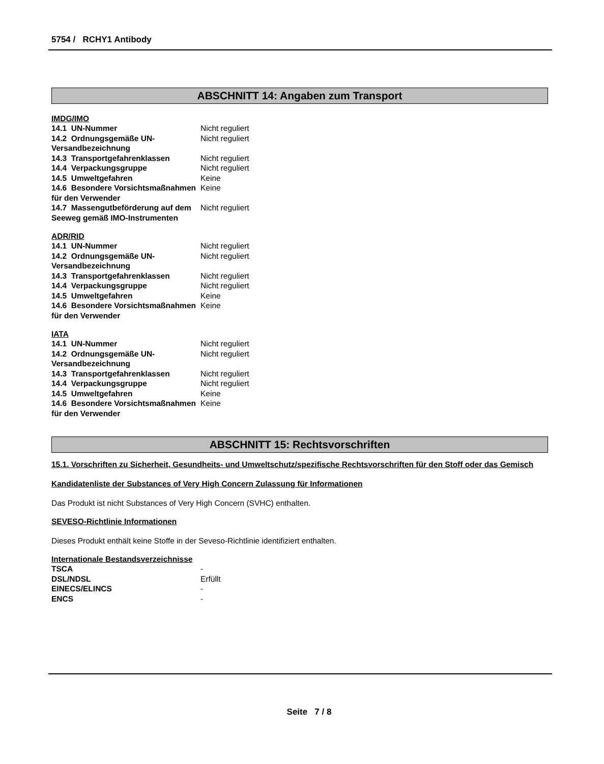5754 / RCHY1 Antibody
ABSCHNITT 14: Angaben zum Transport
IMDG/IMO
| 14.1 UN-Nummer | Nicht reguliert |
| 14.2 Ordnungsgemäße UN-Versandbezeichnung | Nicht reguliert |
| 14.3 Transportgefahrenklassen | Nicht reguliert |
| 14.4 Verpackungsgruppe | Nicht reguliert |
| 14.5 Umweltgefahren | Keine |
| 14.6 Besondere Vorsichtsmaßnahmen für den Verwender | Keine |
| 14.7 Massengutbeförderung auf dem Seeweg gemäß IMO-Instrumenten | Nicht reguliert |
ADR/RID
| 14.1 UN-Nummer | Nicht reguliert |
| 14.2 Ordnungsgemäße UN-Versandbezeichnung | Nicht reguliert |
| 14.3 Transportgefahrenklassen | Nicht reguliert |
| 14.4 Verpackungsgruppe | Nicht reguliert |
| 14.5 Umweltgefahren | Keine |
| 14.6 Besondere Vorsichtsmaßnahmen für den Verwender | Keine |
IATA
| 14.1 UN-Nummer | Nicht reguliert |
| 14.2 Ordnungsgemäße UN-Versandbezeichnung | Nicht reguliert |
| 14.3 Transportgefahrenklassen | Nicht reguliert |
| 14.4 Verpackungsgruppe | Nicht reguliert |
| 14.5 Umweltgefahren | Keine |
| 14.6 Besondere Vorsichtsmaßnahmen für den Verwender | Keine |
ABSCHNITT 15: Rechtsvorschriften
15.1. Vorschriften zu Sicherheit, Gesundheits- und Umweltschutz/spezifische Rechtsvorschriften für den Stoff oder das Gemisch
Kandidatenliste der Substances of Very High Concern Zulassung für Informationen
Das Produkt ist nicht Substances of Very High Concern (SVHC) enthalten.
SEVESO-Richtlinie Informationen
Dieses Produkt enthält keine Stoffe in der Seveso-Richtlinie identifiziert enthalten.
Internationale Bestandsverzeichnisse
| TSCA | - |
| DSL/NDSL | Erfüllt |
| EINECS/ELINCS | - |
| ENCS | - |
Seite 7 / 8